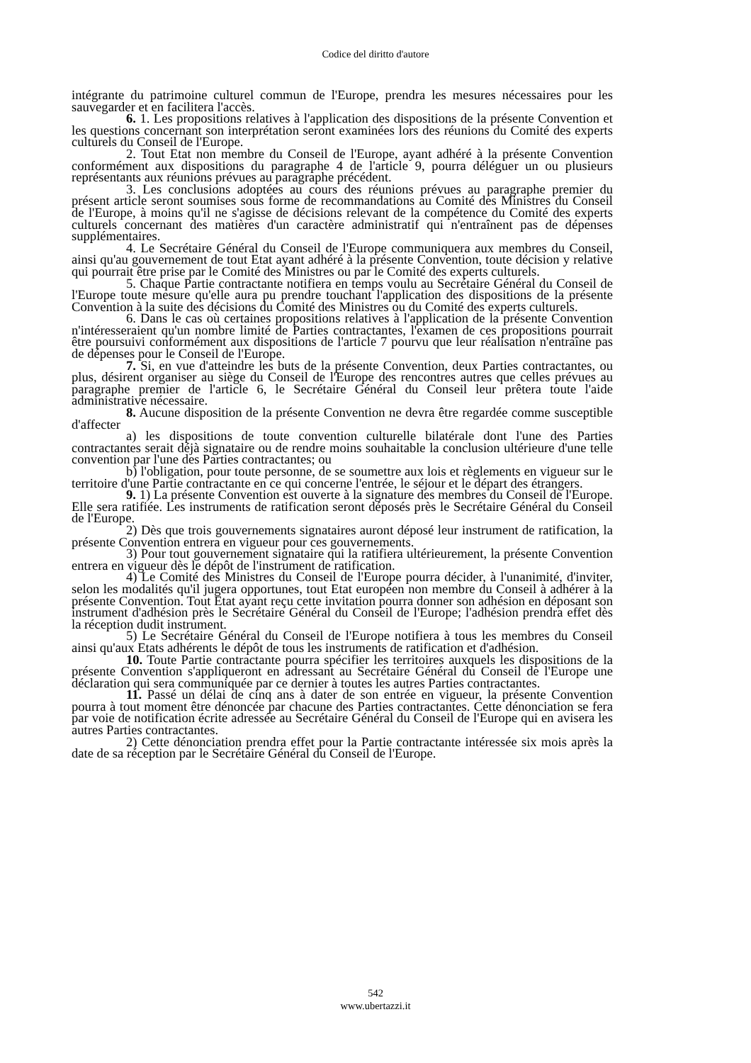Codice del diritto d'autore
intégrante du patrimoine culturel commun de l'Europe, prendra les mesures nécessaires pour les sauvegarder et en facilitera l'accès.
6. 1. Les propositions relatives à l'application des dispositions de la présente Convention et les questions concernant son interprétation seront examinées lors des réunions du Comité des experts culturels du Conseil de l'Europe.
2. Tout Etat non membre du Conseil de l'Europe, ayant adhéré à la présente Convention conformément aux dispositions du paragraphe 4 de l'article 9, pourra déléguer un ou plusieurs représentants aux réunions prévues au paragraphe précédent.
3. Les conclusions adoptées au cours des réunions prévues au paragraphe premier du présent article seront soumises sous forme de recommandations au Comité des Ministres du Conseil de l'Europe, à moins qu'il ne s'agisse de décisions relevant de la compétence du Comité des experts culturels concernant des matières d'un caractère administratif qui n'entraînent pas de dépenses supplémentaires.
4. Le Secrétaire Général du Conseil de l'Europe communiquera aux membres du Conseil, ainsi qu'au gouvernement de tout Etat ayant adhéré à la présente Convention, toute décision y relative qui pourrait être prise par le Comité des Ministres ou par le Comité des experts culturels.
5. Chaque Partie contractante notifiera en temps voulu au Secrétaire Général du Conseil de l'Europe toute mesure qu'elle aura pu prendre touchant l'application des dispositions de la présente Convention à la suite des décisions du Comité des Ministres ou du Comité des experts culturels.
6. Dans le cas où certaines propositions relatives à l'application de la présente Convention n'intéresseraient qu'un nombre limité de Parties contractantes, l'examen de ces propositions pourrait être poursuivi conformément aux dispositions de l'article 7 pourvu que leur réalisation n'entraîne pas de dépenses pour le Conseil de l'Europe.
7. Si, en vue d'atteindre les buts de la présente Convention, deux Parties contractantes, ou plus, désirent organiser au siège du Conseil de l'Europe des rencontres autres que celles prévues au paragraphe premier de l'article 6, le Secrétaire Général du Conseil leur prêtera toute l'aide administrative nécessaire.
8. Aucune disposition de la présente Convention ne devra être regardée comme susceptible d'affecter
a) les dispositions de toute convention culturelle bilatérale dont l'une des Parties contractantes serait déjà signataire ou de rendre moins souhaitable la conclusion ultérieure d'une telle convention par l'une des Parties contractantes; ou
b) l'obligation, pour toute personne, de se soumettre aux lois et règlements en vigueur sur le territoire d'une Partie contractante en ce qui concerne l'entrée, le séjour et le départ des étrangers.
9. 1) La présente Convention est ouverte à la signature des membres du Conseil de l'Europe. Elle sera ratifiée. Les instruments de ratification seront déposés près le Secrétaire Général du Conseil de l'Europe.
2) Dès que trois gouvernements signataires auront déposé leur instrument de ratification, la présente Convention entrera en vigueur pour ces gouvernements.
3) Pour tout gouvernement signataire qui la ratifiera ultérieurement, la présente Convention entrera en vigueur dès le dépôt de l'instrument de ratification.
4) Le Comité des Ministres du Conseil de l'Europe pourra décider, à l'unanimité, d'inviter, selon les modalités qu'il jugera opportunes, tout Etat européen non membre du Conseil à adhérer à la présente Convention. Tout Etat ayant reçu cette invitation pourra donner son adhésion en déposant son instrument d'adhésion près le Secrétaire Général du Conseil de l'Europe; l'adhésion prendra effet dès la réception dudit instrument.
5) Le Secrétaire Général du Conseil de l'Europe notifiera à tous les membres du Conseil ainsi qu'aux Etats adhérents le dépôt de tous les instruments de ratification et d'adhésion.
10. Toute Partie contractante pourra spécifier les territoires auxquels les dispositions de la présente Convention s'appliqueront en adressant au Secrétaire Général du Conseil de l'Europe une déclaration qui sera communiquée par ce dernier à toutes les autres Parties contractantes.
11. Passé un délai de cinq ans à dater de son entrée en vigueur, la présente Convention pourra à tout moment être dénoncée par chacune des Parties contractantes. Cette dénonciation se fera par voie de notification écrite adressée au Secrétaire Général du Conseil de l'Europe qui en avisera les autres Parties contractantes.
2) Cette dénonciation prendra effet pour la Partie contractante intéressée six mois après la date de sa réception par le Secrétaire Général du Conseil de l'Europe.
542
www.ubertazzi.it